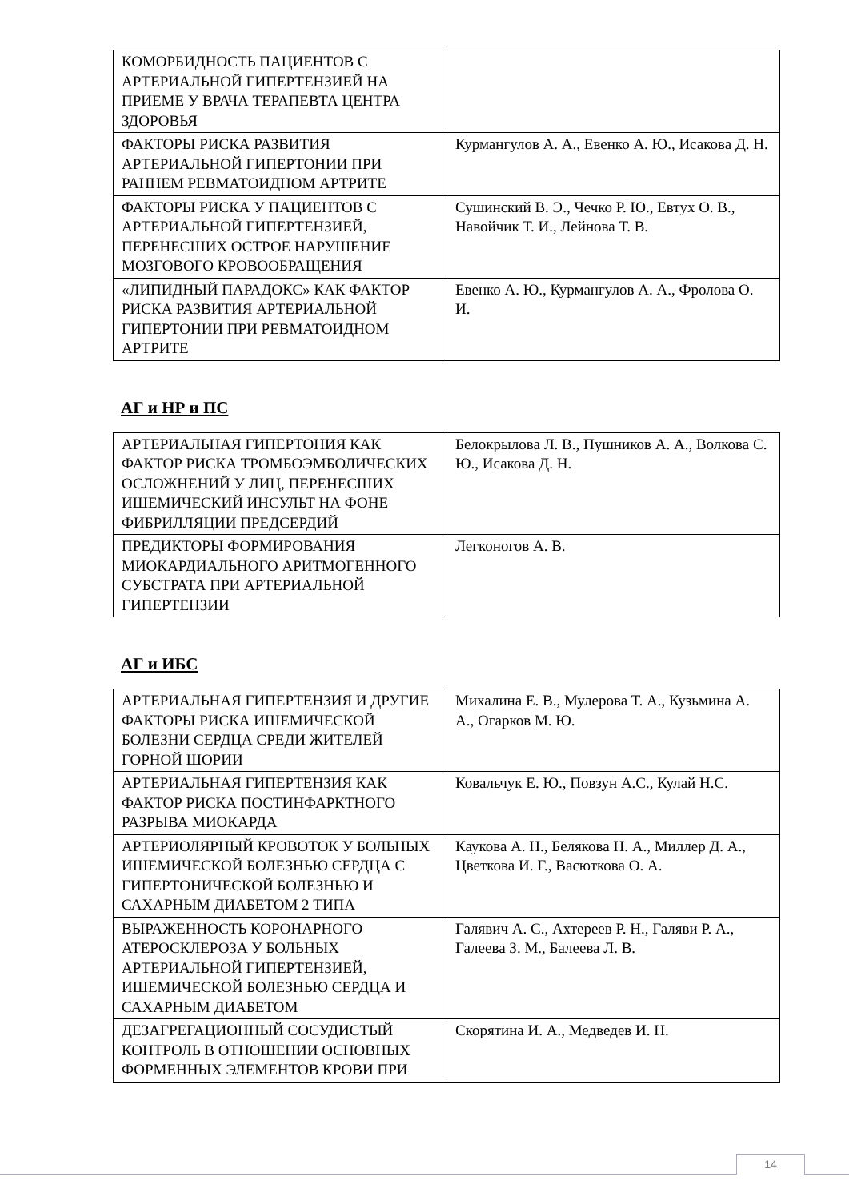| КОМОРБИДНОСТЬ ПАЦИЕНТОВ С АРТЕРИАЛЬНОЙ ГИПЕРТЕНЗИЕЙ НА ПРИЕМЕ У ВРАЧА ТЕРАПЕВТА ЦЕНТРА ЗДОРОВЬЯ | |
| ФАКТОРЫ РИСКА РАЗВИТИЯ АРТЕРИАЛЬНОЙ ГИПЕРТОНИИ ПРИ РАННЕМ РЕВМАТОИДНОМ АРТРИТЕ | Курмангулов А. А., Евенко А. Ю., Исакова Д. Н. |
| ФАКТОРЫ РИСКА У ПАЦИЕНТОВ С АРТЕРИАЛЬНОЙ ГИПЕРТЕНЗИЕЙ, ПЕРЕНЕСШИХ ОСТРОЕ НАРУШЕНИЕ МОЗГОВОГО КРОВООБРАЩЕНИЯ | Сушинский В. Э., Чечко Р. Ю., Евтух О. В., Навойчик Т. И., Лейнова Т. В. |
| «ЛИПИДНЫЙ ПАРАДОКС» КАК ФАКТОР РИСКА РАЗВИТИЯ АРТЕРИАЛЬНОЙ ГИПЕРТОНИИ ПРИ РЕВМАТОИДНОМ АРТРИТЕ | Евенко А. Ю., Курмангулов А. А., Фролова О. И. |
АГ и НР и ПС
| АРТЕРИАЛЬНАЯ ГИПЕРТОНИЯ КАК ФАКТОР РИСКА ТРОМБОЭМБОЛИЧЕСКИХ ОСЛОЖНЕНИЙ У ЛИЦ, ПЕРЕНЕСШИХ ИШЕМИЧЕСКИЙ ИНСУЛЬТ НА ФОНЕ ФИБРИЛЛЯЦИИ ПРЕДСЕРДИЙ | Белокрылова Л. В., Пушников А. А., Волкова С. Ю., Исакова Д. Н. |
| ПРЕДИКТОРЫ ФОРМИРОВАНИЯ МИОКАРДИАЛЬНОГО АРИТМОГЕННОГО СУБСТРАТА ПРИ АРТЕРИАЛЬНОЙ ГИПЕРТЕНЗИИ | Легконогов А. В. |
АГ и ИБС
| АРТЕРИАЛЬНАЯ ГИПЕРТЕНЗИЯ И ДРУГИЕ ФАКТОРЫ РИСКА ИШЕМИЧЕСКОЙ БОЛЕЗНИ СЕРДЦА СРЕДИ ЖИТЕЛЕЙ ГОРНОЙ ШОРИИ | Михалина Е. В., Мулерова Т. А., Кузьмина А. А., Огарков М. Ю. |
| АРТЕРИАЛЬНАЯ ГИПЕРТЕНЗИЯ КАК ФАКТОР РИСКА ПОСТИНФАРКТНОГО РАЗРЫВА МИОКАРДА | Ковальчук Е. Ю., Повзун А.С., Кулай Н.С. |
| АРТЕРИОЛЯРНЫЙ КРОВОТОК У БОЛЬНЫХ ИШЕМИЧЕСКОЙ БОЛЕЗНЬЮ СЕРДЦА С ГИПЕРТОНИЧЕСКОЙ БОЛЕЗНЬЮ И САХАРНЫМ ДИАБЕТОМ 2 ТИПА | Каукова А. Н., Белякова Н. А., Миллер Д. А., Цветкова И. Г., Васюткова О. А. |
| ВЫРАЖЕННОСТЬ КОРОНАРНОГО АТЕРОСКЛЕРОЗА У БОЛЬНЫХ АРТЕРИАЛЬНОЙ ГИПЕРТЕНЗИЕЙ, ИШЕМИЧЕСКОЙ БОЛЕЗНЬЮ СЕРДЦА И САХАРНЫМ ДИАБЕТОМ | Галявич А. С., Ахтереев Р. Н., Галяви Р. А., Галеева З. М., Балеева Л. В. |
| ДЕЗАГРЕГАЦИОННЫЙ СОСУДИСТЫЙ КОНТРОЛЬ В ОТНОШЕНИИ ОСНОВНЫХ ФОРМЕННЫХ ЭЛЕМЕНТОВ КРОВИ ПРИ | Скорятина И. А., Медведев И. Н. |
14